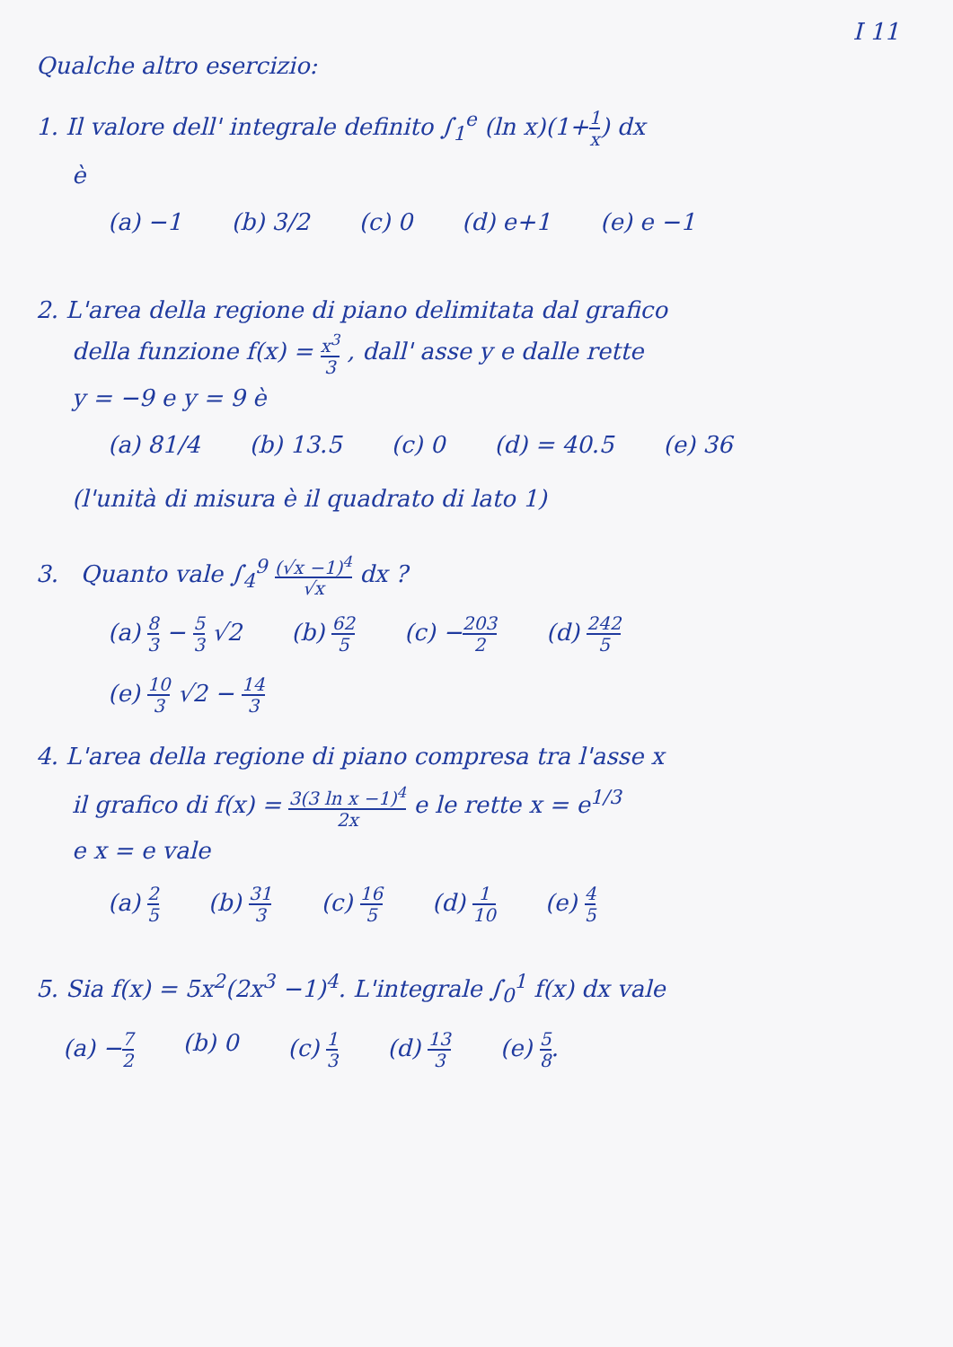I 11
Qualche altro esercizio:
1. Il valore dell' integrale definito ∫<sub>1</sub><sup>e</sup> (ln x)(1+1 x) dx
è
(a) −1 (b) 3/2 (c) 0 (d) e+1 (e) e −1
2. L'area della regione di piano delimitata dal grafico
della funzione f(x) = x<sup>3</sup> 3 , dall' asse y e dalle rette
y = −9 e y = 9 è
(a) 81/4 (b) 13.5 (c) 0 (d) = 40.5 (e) 36
(l'unità di misura è il quadrato di lato 1)
3. Quanto vale ∫<sub>4</sub><sup>9</sup> (√x −1)<sup>4</sup> √x dx ?
(a) 8 3 − 5 3 √2 (b) 62 5 (c) −203 2 (d) 242 5
(e) 10 3 √2 − 14 3
4. L'area della regione di piano compresa tra l'asse x
il grafico di f(x) = 3(3 ln x −1)<sup>4</sup> 2x e le rette x = e<sup>1/3</sup>
e x = e vale
(a) 2 5 (b) 31 3 (c) 16 5 (d) 1 10 (e) 4 5
5. Sia f(x) = 5x<sup>2</sup>(2x<sup>3</sup> −1)<sup>4</sup>. L'integrale ∫<sub>0</sub><sup>1</sup> f(x) dx vale
(a) −7 2 (b) 0 (c) 1 3 (d) 13 3 (e) 5 8.